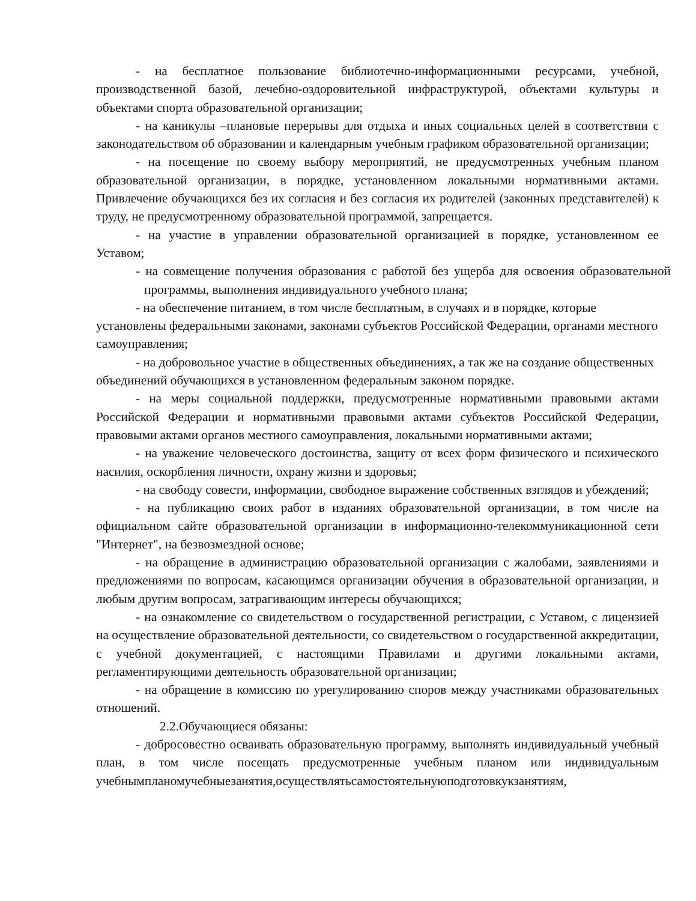- на бесплатное пользование библиотечно-информационными ресурсами, учебной, производственной базой, лечебно-оздоровительной инфраструктурой, объектами культуры и объектами спорта образовательной организации;
- на каникулы –плановые перерывы для отдыха и иных социальных целей в соответствии с законодательством об образовании и календарным учебным графиком образовательной организации;
- на посещение по своему выбору мероприятий, не предусмотренных учебным планом образовательной организации, в порядке, установленном локальными нормативными актами. Привлечение обучающихся без их согласия и без согласия их родителей (законных представителей) к труду, не предусмотренному образовательной программой, запрещается.
- на участие в управлении образовательной организацией в порядке, установленном ее Уставом;
- на совмещение получения образования с работой без ущерба для освоения образовательной программы, выполнения индивидуального учебного плана;
- на обеспечение питанием, в том числе бесплатным, в случаях и в порядке, которые установлены федеральными законами, законами субъектов Российской Федерации, органами местного самоуправления;
- на добровольное участие в общественных объединениях, а так же на создание общественных объединений обучающихся в установленном федеральным законом порядке.
- на меры социальной поддержки, предусмотренные нормативными правовыми актами Российской Федерации и нормативными правовыми актами субъектов Российской Федерации, правовыми актами органов местного самоуправления, локальными нормативными актами;
- на уважение человеческого достоинства, защиту от всех форм физического и психического насилия, оскорбления личности, охрану жизни и здоровья;
- на свободу совести, информации, свободное выражение собственных взглядов и убеждений;
- на публикацию своих работ в изданиях образовательной организации, в том числе на официальном сайте образовательной организации в информационно-телекоммуникационной сети "Интернет", на безвозмездной основе;
- на обращение в администрацию образовательной организации с жалобами, заявлениями и предложениями по вопросам, касающимся организации обучения в образовательной организации, и любым другим вопросам, затрагивающим интересы обучающихся;
- на ознакомление со свидетельством о государственной регистрации, с Уставом, с лицензией на осуществление образовательной деятельности, со свидетельством о государственной аккредитации, с учебной документацией, с настоящими Правилами и другими локальными актами, регламентирующими деятельность образовательной организации;
- на обращение в комиссию по урегулированию споров между участниками образовательных отношений.
2.2.Обучающиеся обязаны:
- добросовестно осваивать образовательную программу, выполнять индивидуальный учебный план, в том числе посещать предусмотренные учебным планом или индивидуальным учебнымпланомучебныезанятия,осуществлятьсамостоятельнуюподготовкукзанятиям,